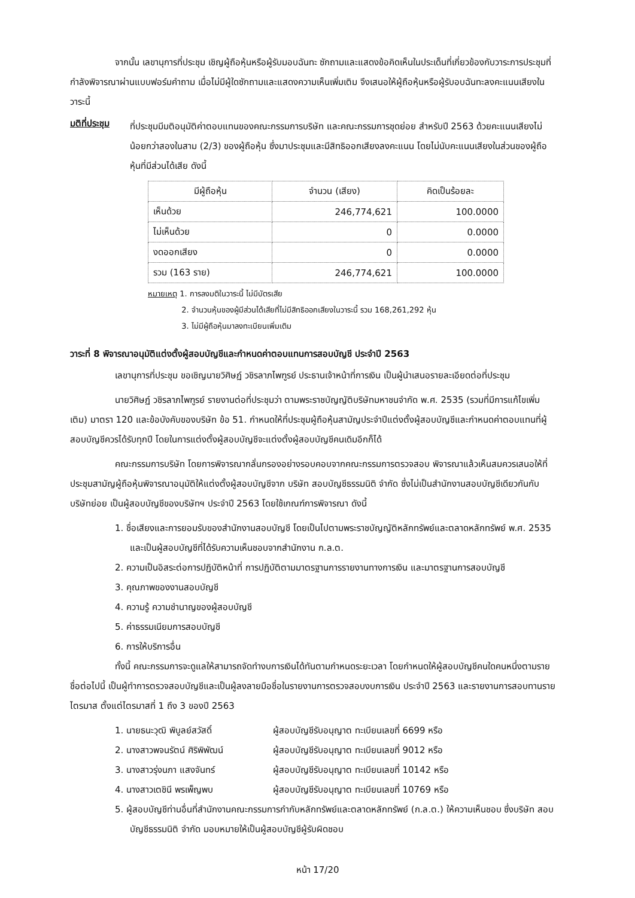จากนั้น เลขานุการที่ประชุม เชิญผู้ถือหุ้นหรือผู้รับมอบฉันทะ ซักถามและแสดงข้อคิดเห็นในประเด็นที่เกี่ยวข้องกับวาระการประชุมที่กำลังพิจารณาผ่านแบบฟอร์มคำถาม เมื่อไม่มีผู้ใดซักถามและแสดงความเห็นเพิ่มเติม จึงเสนอให้ผู้ถือหุ้นหรือผู้รับอบฉันทะลงคะแนนเสียงในวาระนี้
มติที่ประชุม
ที่ประชุมมีมติอนุมัติค่าตอบแทนของคณะกรรมการบริษัท และคณะกรรมการชุดย่อย สำหรับปี 2563 ด้วยคะแนนเสียงไม่น้อยกว่าสองในสาม (2/3) ของผู้ถือหุ้น ซึ่งมาประชุมและมีสิทธิออกเสียงลงคะแนน โดยไม่นับคะแนนเสียงในส่วนของผู้ถือหุ้นที่มีส่วนได้เสีย ดังนี้
| มีผู้ถือหุ้น | จำนวน (เสียง) | คิดเป็นร้อยละ |
| --- | --- | --- |
| เห็นด้วย | 246,774,621 | 100.0000 |
| ไม่เห็นด้วย | 0 | 0.0000 |
| งดออกเสียง | 0 | 0.0000 |
| รวม (163 ราย) | 246,774,621 | 100.0000 |
หมายเหตุ 1. การลงมติในวาระนี้ ไม่มีบัตรเสีย
     2. จำนวนหุ้นของผู้มีส่วนได้เสียที่ไม่มีสิทธิออกเสียงในวาระนี้ รวม 168,261,292 หุ้น
     3. ไม่มีผู้ถือหุ้นมาลงทะเบียนเพิ่มเติม
วาระที่ 8 พิจารณาอนุมัติแต่งตั้งผู้สอบบัญชีและกำหนดค่าตอบแทนการสอบบัญชี ประจำปี 2563
เลขานุการที่ประชุม ขอเชิญนายวิศิษฏ์ วชิรลาภไพฑูรย์ ประธานเจ้าหน้าที่การเงิน เป็นผู้นำเสนอรายละเอียดต่อที่ประชุม
นายวิศิษฏ์ วชิรลาภไพฑูรย์ รายงานต่อที่ประชุมว่า ตามพระราชบัญญัติบริษัทมหาชนจำกัด พ.ศ. 2535 (รวมที่มีการแก้ไขเพิ่มเติม) มาตรา 120 และข้อบังคับของบริษัท ข้อ 51. กำหนดให้ที่ประชุมผู้ถือหุ้นสามัญประจำปีแต่งตั้งผู้สอบบัญชีและกำหนดค่าตอบแทนที่ผู้สอบบัญชีควรได้รับทุกปี โดยในการแต่งตั้งผู้สอบบัญชีจะแต่งตั้งผู้สอบบัญชีคนเดิมอีกก็ได้
คณะกรรมการบริษัท โดยการพิจารณากลั่นกรองอย่างรอบคอบจากคณะกรรมการตรวจสอบ พิจารณาแล้วเห็นสมควรเสนอให้ที่ประชุมสามัญผู้ถือหุ้นพิจารณาอนุมัติให้แต่งตั้งผู้สอบบัญชีจาก บริษัท สอบบัญชีธรรมนิติ จำกัด ซึ่งไม่เป็นสำนักงานสอบบัญชีเดียวกันกับบริษัทย่อย เป็นผู้สอบบัญชีของบริษัทฯ ประจำปี 2563 โดยใช้เกณฑ์การพิจารณา ดังนี้
1. ชื่อเสียงและการยอมรับของสำนักงานสอบบัญชี โดยเป็นไปตามพระราชบัญญัติหลักทรัพย์และตลาดหลักทรัพย์ พ.ศ. 2535 และเป็นผู้สอบบัญชีที่ได้รับความเห็นชอบจากสำนักงาน ก.ล.ต.
2. ความเป็นอิสระต่อการปฏิบัติหน้าที่ การปฏิบัติตามมาตรฐานการรายงานทางการเงิน และมาตรฐานการสอบบัญชี
3. คุณภาพของงานสอบบัญชี
4. ความรู้ ความชำนาญของผู้สอบบัญชี
5. ค่าธรรมเนียมการสอบบัญชี
6. การให้บริการอื่น
ทั้งนี้ คณะกรรมการจะดูแลให้สามารถจัดทำงบการเงินได้ทันตามกำหนดระยะเวลา โดยกำหนดให้ผู้สอบบัญชีคนใดคนหนึ่งตามรายชื่อต่อไปนี้ เป็นผู้ทำการตรวจสอบบัญชีและเป็นผู้ลงลายมือชื่อในรายงานการตรวจสอบงบการเงิน ประจำปี 2563 และรายงานการสอบทานรายไตรมาส ตั้งแต่ไตรมาสที่ 1 ถึง 3 ของปี 2563
1. นายธนะวุฒิ พิบูลย์สวัสดิ์ ผู้สอบบัญชีรับอนุญาต ทะเบียนเลขที่ 6699 หรือ
2. นางสาวพจนรัตน์ ศิริพิพัฒน์ ผู้สอบบัญชีรับอนุญาต ทะเบียนเลขที่ 9012 หรือ
3. นางสาวรุ่งนภา แสงจันทร์ ผู้สอบบัญชีรับอนุญาต ทะเบียนเลขที่ 10142 หรือ
4. นางสาวเตชินี พรเพ็ญพบ ผู้สอบบัญชีรับอนุญาต ทะเบียนเลขที่ 10769 หรือ
5. ผู้สอบบัญชีท่านอื่นที่สำนักงานคณะกรรมการกำกับหลักทรัพย์และตลาดหลักทรัพย์ (ก.ล.ต.) ให้ความเห็นชอบ ซึ่งบริษัท สอบบัญชีธรรมนิติ จำกัด มอบหมายให้เป็นผู้สอบบัญชีผู้รับผิดชอบ
หน้า 17/20